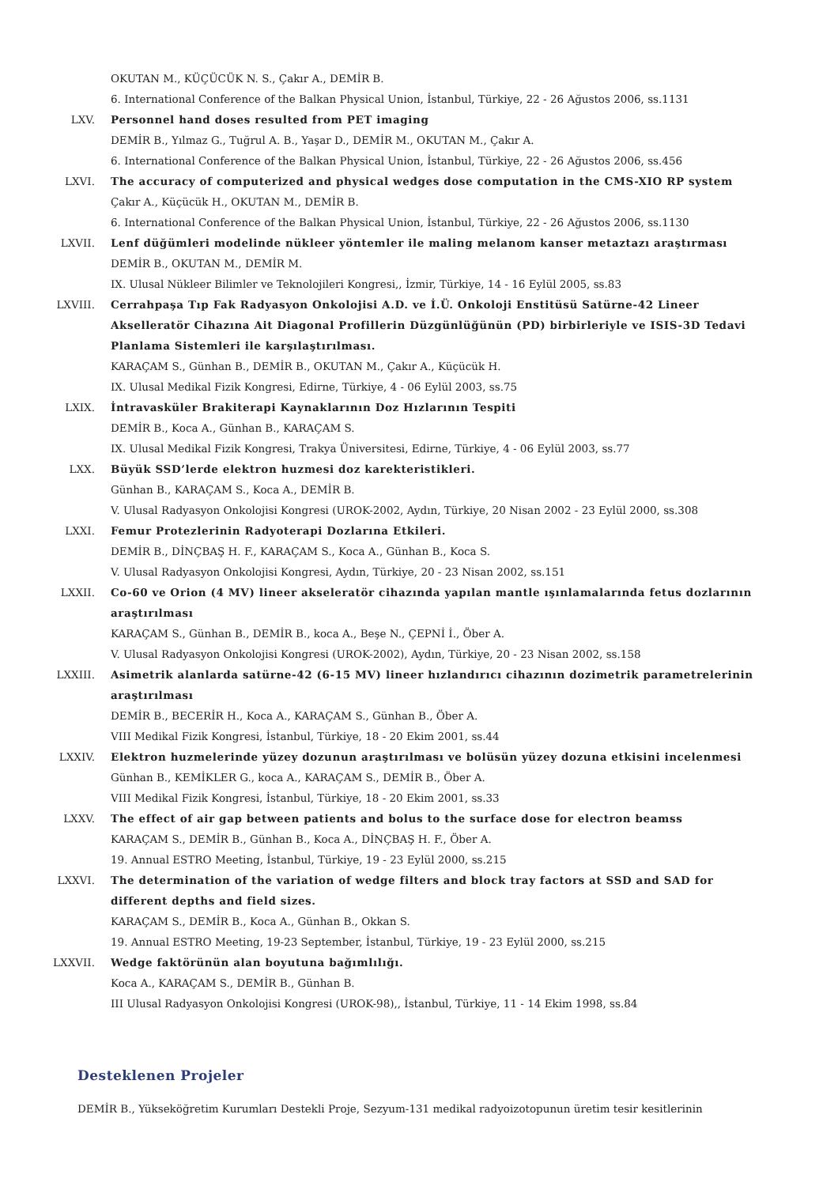OKUTAN M., KÜÇÜCÜK N. S., Çakır A., DEMİR B.
6. International Conference of the Balkan Physical Union, İstanbul, Türkiye, 22 - 26 Ağustos 2006, ss.1131
LXV. Personnel hand doses resulted from PET imaging
DEMİR B., Yılmaz G., Tuğrul A. B., Yaşar D., DEMİR M., OKUTAN M., Çakır A.
6. International Conference of the Balkan Physical Union, İstanbul, Türkiye, 22 - 26 Ağustos 2006, ss.456
LXVI. The accuracy of computerized and physical wedges dose computation in the CMS-XIO RP system
Çakır A., Küçücük H., OKUTAN M., DEMİR B.
6. International Conference of the Balkan Physical Union, İstanbul, Türkiye, 22 - 26 Ağustos 2006, ss.1130
LXVII. Lenf düğümleri modelinde nükleer yöntemler ile maling melanom kanser metaztazı araştırması
DEMİR B., OKUTAN M., DEMİR M.
IX. Ulusal Nükleer Bilimler ve Teknolojileri Kongresi,, İzmir, Türkiye, 14 - 16 Eylül 2005, ss.83
LXVIII. Cerrahpaşa Tıp Fak Radyasyon Onkolojisi A.D. ve İ.Ü. Onkoloji Enstitüsü Satürne-42 Lineer Akselleratör Cihazına Ait Diagonal Profillerin Düzgünlüğünün (PD) birbirleriyle ve ISIS-3D Tedavi Planlama Sistemleri ile karşılaştırılması.
KARAÇAM S., Günhan B., DEMİR B., OKUTAN M., Çakır A., Küçücük H.
IX. Ulusal Medikal Fizik Kongresi, Edirne, Türkiye, 4 - 06 Eylül 2003, ss.75
LXIX. İntravasküler Brakiterapi Kaynaklarının Doz Hızlarının Tespiti
DEMİR B., Koca A., Günhan B., KARAÇAM S.
IX. Ulusal Medikal Fizik Kongresi, Trakya Üniversitesi, Edirne, Türkiye, 4 - 06 Eylül 2003, ss.77
LXX. Büyük SSD’lerde elektron huzmesi doz karekteristikleri.
Günhan B., KARAÇAM S., Koca A., DEMİR B.
V. Ulusal Radyasyon Onkolojisi Kongresi (UROK-2002, Aydın, Türkiye, 20 Nisan 2002 - 23 Eylül 2000, ss.308
LXXI. Femur Protezlerinin Radyoterapi Dozlarına Etkileri.
DEMİR B., DİNÇBAŞ H. F., KARAÇAM S., Koca A., Günhan B., Koca S.
V. Ulusal Radyasyon Onkolojisi Kongresi, Aydın, Türkiye, 20 - 23 Nisan 2002, ss.151
LXXII. Co-60 ve Orion (4 MV) lineer akseleratör cihazında yapılan mantle ışınlamalarında fetus dozlarının araştırılması
KARAÇAM S., Günhan B., DEMİR B., koca A., Beşe N., ÇEPNİ İ., Öber A.
V. Ulusal Radyasyon Onkolojisi Kongresi (UROK-2002), Aydın, Türkiye, 20 - 23 Nisan 2002, ss.158
LXXIII. Asimetrik alanlarda satürne-42 (6-15 MV) lineer hızlandırıcı cihazının dozimetrik parametrelerinin araştırılması
DEMİR B., BECERİR H., Koca A., KARAÇAM S., Günhan B., Öber A.
VIII Medikal Fizik Kongresi, İstanbul, Türkiye, 18 - 20 Ekim 2001, ss.44
LXXIV. Elektron huzmelerinde yüzey dozunun araştırılması ve bolüsün yüzey dozuna etkisini incelenmesi
Günhan B., KEMİKLER G., koca A., KARAÇAM S., DEMİR B., Öber A.
VIII Medikal Fizik Kongresi, İstanbul, Türkiye, 18 - 20 Ekim 2001, ss.33
LXXV. The effect of air gap between patients and bolus to the surface dose for electron beamss
KARAÇAM S., DEMİR B., Günhan B., Koca A., DİNÇBAŞ H. F., Öber A.
19. Annual ESTRO Meeting, İstanbul, Türkiye, 19 - 23 Eylül 2000, ss.215
LXXVI. The determination of the variation of wedge filters and block tray factors at SSD and SAD for different depths and field sizes.
KARAÇAM S., DEMİR B., Koca A., Günhan B., Okkan S.
19. Annual ESTRO Meeting, 19-23 September, İstanbul, Türkiye, 19 - 23 Eylül 2000, ss.215
LXXVII. Wedge faktörünün alan boyutuna bağımlılığı.
Koca A., KARAÇAM S., DEMİR B., Günhan B.
III Ulusal Radyasyon Onkolojisi Kongresi (UROK-98),, İstanbul, Türkiye, 11 - 14 Ekim 1998, ss.84
Desteklenen Projeler
DEMİR B., Yükseköğretim Kurumları Destekli Proje, Sezyum-131 medikal radyoizotopunun üretim tesir kesitlerinin